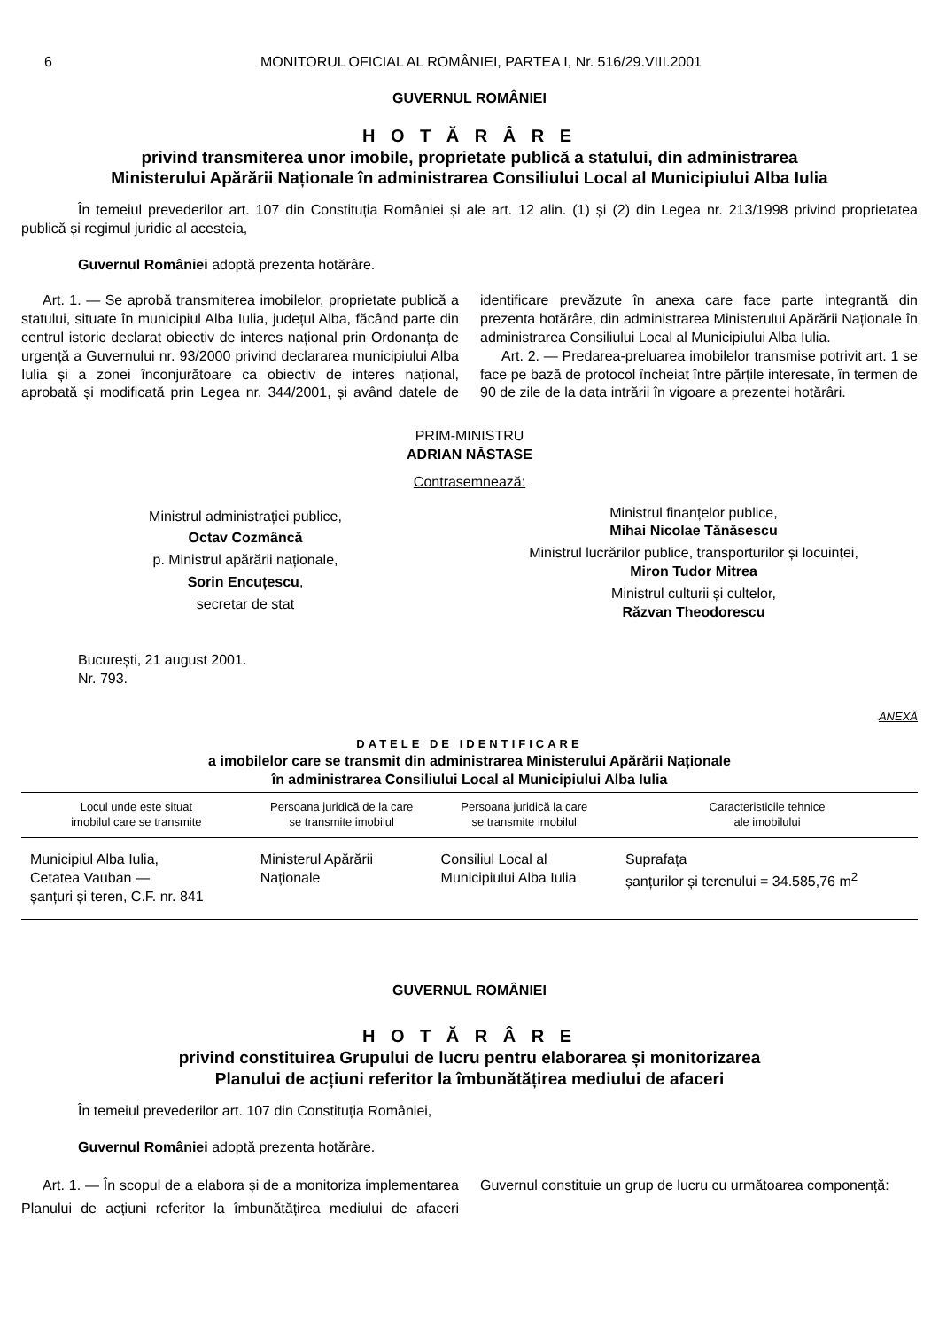6 MONITORUL OFICIAL AL ROMÂNIEI, PARTEA I, Nr. 516/29.VIII.2001
GUVERNUL ROMÂNIEI
H O T Ă R Â R E
privind transmiterea unor imobile, proprietate publică a statului, din administrarea
Ministerului Apărării Naționale în administrarea Consiliului Local al Municipiului Alba Iulia
În temeiul prevederilor art. 107 din Constituția României și ale art. 12 alin. (1) și (2) din Legea nr. 213/1998 privind proprietatea publică și regimul juridic al acesteia,
Guvernul României adoptă prezenta hotărâre.
Art. 1. — Se aprobă transmiterea imobilelor, proprietate publică a statului, situate în municipiul Alba Iulia, județul Alba, făcând parte din centrul istoric declarat obiectiv de interes național prin Ordonanța de urgență a Guvernului nr. 93/2000 privind declararea municipiului Alba Iulia și a zonei înconjurătoare ca obiectiv de interes național, aprobată și modificată prin Legea nr. 344/2001, și având datele de identificare prevăzute în anexa care face parte integrantă din prezenta hotărâre, din administrarea Ministerului Apărării Naționale în administrarea Consiliului Local al Municipiului Alba Iulia.
Art. 2. — Predarea-preluarea imobilelor transmise potrivit art. 1 se face pe bază de protocol încheiat între părțile interesate, în termen de 90 de zile de la data intrării în vigoare a prezentei hotărâri.
PRIM-MINISTRU
ADRIAN NĂSTASE
Contrasemnează:
Ministrul administrației publice,
Octav Cozmâncă
p. Ministrul apărării naționale,
Sorin Encuțescu,
secretar de stat
Ministrul finanțelor publice,
Mihai Nicolae Tănăsescu
Ministrul lucrărilor publice, transporturilor și locuinței,
Miron Tudor Mitrea
Ministrul culturii și cultelor,
Răzvan Theodorescu
București, 21 august 2001.
Nr. 793.
ANEXĂ
DATELE DE IDENTIFICARE
a imobilelor care se transmit din administrarea Ministerului Apărării Naționale
în administrarea Consiliului Local al Municipiului Alba Iulia
| Locul unde este situat imobilul care se transmite | Persoana juridică de la care se transmite imobilul | Persoana juridică la care se transmite imobilul | Caracteristicile tehnice ale imobilului |
| --- | --- | --- | --- |
| Municipiul Alba Iulia, Cetatea Vauban — șanțuri și teren, C.F. nr. 841 | Ministerul Apărării Naționale | Consiliul Local al Municipiului Alba Iulia | Suprafața șanțurilor și terenului = 34.585,76 m<sup>2</sup> |
GUVERNUL ROMÂNIEI
H O T Ă R Â R E
privind constituirea Grupului de lucru pentru elaborarea și monitorizarea
Planului de acțiuni referitor la îmbunătățirea mediului de afaceri
În temeiul prevederilor art. 107 din Constituția României,
Guvernul României adoptă prezenta hotărâre.
Art. 1. — În scopul de a elabora și de a monitoriza implementarea Planului de acțiuni referitor la îmbunătățirea mediului de afaceri Guvernul constituie un grup de lucru cu următoarea componență: